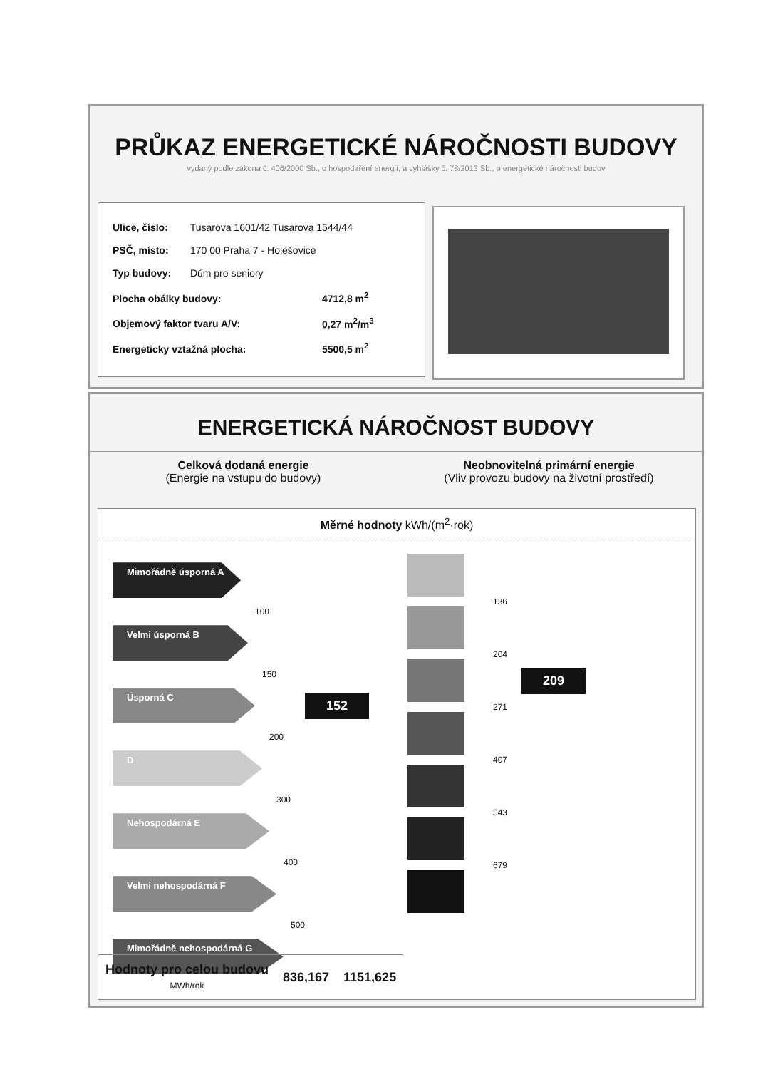PRŮKAZ ENERGETICKÉ NÁROČNOSTI BUDOVY
vydaný podle zákona č. 406/2000 Sb., o hospodaření energií, a vyhlášky č. 78/2013 Sb., o energetické náročnosti budov
Ulice, číslo: Tusarova 1601/42 Tusarova 1544/44
PSČ, místo: 170 00 Praha 7 - Holešovice
Typ budovy: Dům pro seniory
Plocha obálky budovy: 4712,8 m<sup>2</sup>
Objemový faktor tvaru A/V: 0,27 m<sup>2</sup>/m<sup>3</sup>
Energeticky vztažná plocha: 5500,5 m<sup>2</sup>
ENERGETICKÁ NÁROČNOST BUDOVY
Celková dodaná energie
(Energie na vstupu do budovy)
Neobnovitelná primární energie
(Vliv provozu budovy na životní prostředí)
Měrné hodnoty kWh/(m<sup>2</sup>·rok)
Mimořádně úsporná A
100
Velmi úsporná B
150
Úsporná C
152
200
D
300
Nehospodárná E
400
Velmi nehospodárná F
500
Mimořádně nehospodárná G
136
204
209
271
407
543
679
| Hodnoty pro celou budovu MWh/rok | 836,167 | 1151,625 |